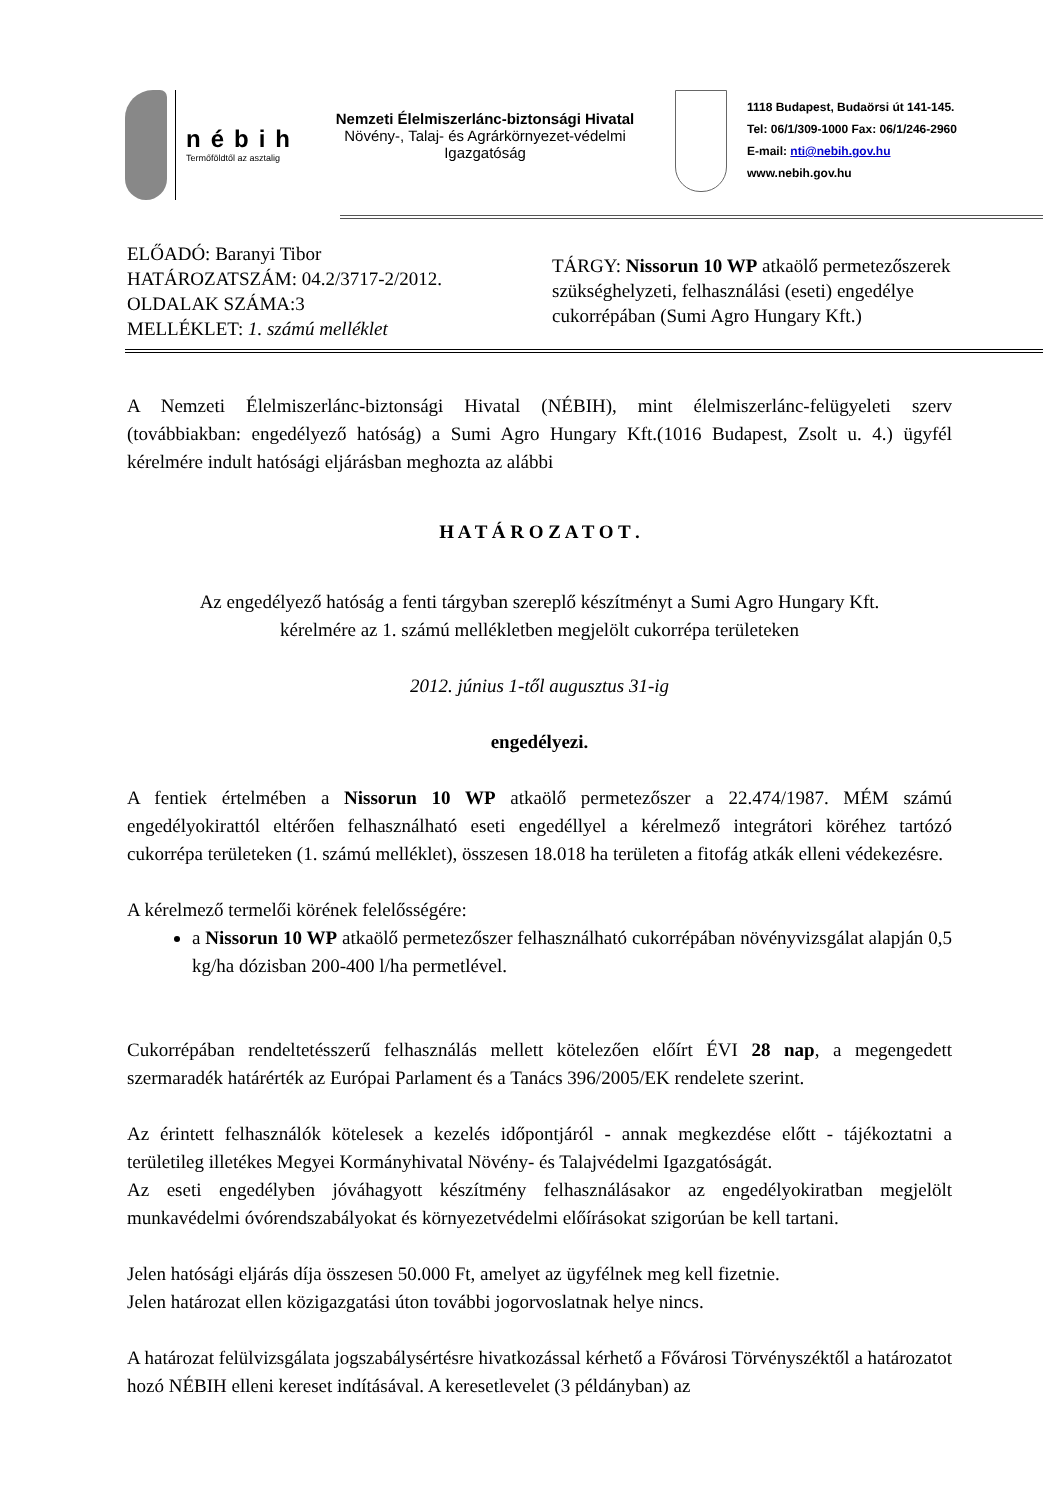nébih
Termőföldtől az asztalig
Nemzeti Élelmiszerlánc-biztonsági Hivatal
Növény-, Talaj- és Agrárkörnyezet-védelmi
Igazgatóság
1118 Budapest, Budaörsi út 141-145.
Tel: 06/1/309-1000 Fax: 06/1/246-2960
E-mail: nti@nebih.gov.hu
www.nebih.gov.hu
ELŐADÓ: Baranyi Tibor
HATÁROZATSZÁM: 04.2/3717-2/2012.
OLDALAK SZÁMA:3
MELLÉKLET: 1. számú melléklet
TÁRGY: Nissorun 10 WP atkaölő permetezőszerek
szükséghelyzeti, felhasználási (eseti) engedélye
cukorrépában (Sumi Agro Hungary Kft.)
A Nemzeti Élelmiszerlánc-biztonsági Hivatal (NÉBIH), mint élelmiszerlánc-felügyeleti szerv (továbbiakban: engedélyező hatóság) a Sumi Agro Hungary Kft.(1016 Budapest, Zsolt u. 4.) ügyfél kérelmére indult hatósági eljárásban meghozta az alábbi
H A T Á R O Z A T O T .
Az engedélyező hatóság a fenti tárgyban szereplő készítményt a Sumi Agro Hungary Kft.
kérelmére az 1. számú mellékletben megjelölt cukorrépa területeken
2012. június 1-től augusztus 31-ig
engedélyezi.
A fentiek értelmében a Nissorun 10 WP atkaölő permetezőszer a 22.474/1987. MÉM számú engedélyokirattól eltérően felhasználható eseti engedéllyel a kérelmező integrátori köréhez tartózó cukorrépa területeken (1. számú melléklet), összesen 18.018 ha területen a fitofág atkák elleni védekezésre.
A kérelmező termelői körének felelősségére:
a Nissorun 10 WP atkaölő permetezőszer felhasználható cukorrépában növényvizsgálat alapján 0,5 kg/ha dózisban 200-400 l/ha permetlével.
Cukorrépában rendeltetésszerű felhasználás mellett kötelezően előírt ÉVI 28 nap, a megengedett szermaradék határérték az Európai Parlament és a Tanács 396/2005/EK rendelete szerint.
Az érintett felhasználók kötelesek a kezelés időpontjáról - annak megkezdése előtt - tájékoztatni a területileg illetékes Megyei Kormányhivatal Növény- és Talajvédelmi Igazgatóságát.
Az eseti engedélyben jóváhagyott készítmény felhasználásakor az engedélyokiratban megjelölt munkavédelmi óvórendszabályokat és környezetvédelmi előírásokat szigorúan be kell tartani.
Jelen hatósági eljárás díja összesen 50.000 Ft, amelyet az ügyfélnek meg kell fizetnie.
Jelen határozat ellen közigazgatási úton további jogorvoslatnak helye nincs.
A határozat felülvizsgálata jogszabálysértésre hivatkozással kérhető a Fővárosi Törvényszéktől a határozatot hozó NÉBIH elleni kereset indításával. A keresetlevelet (3 példányban) az